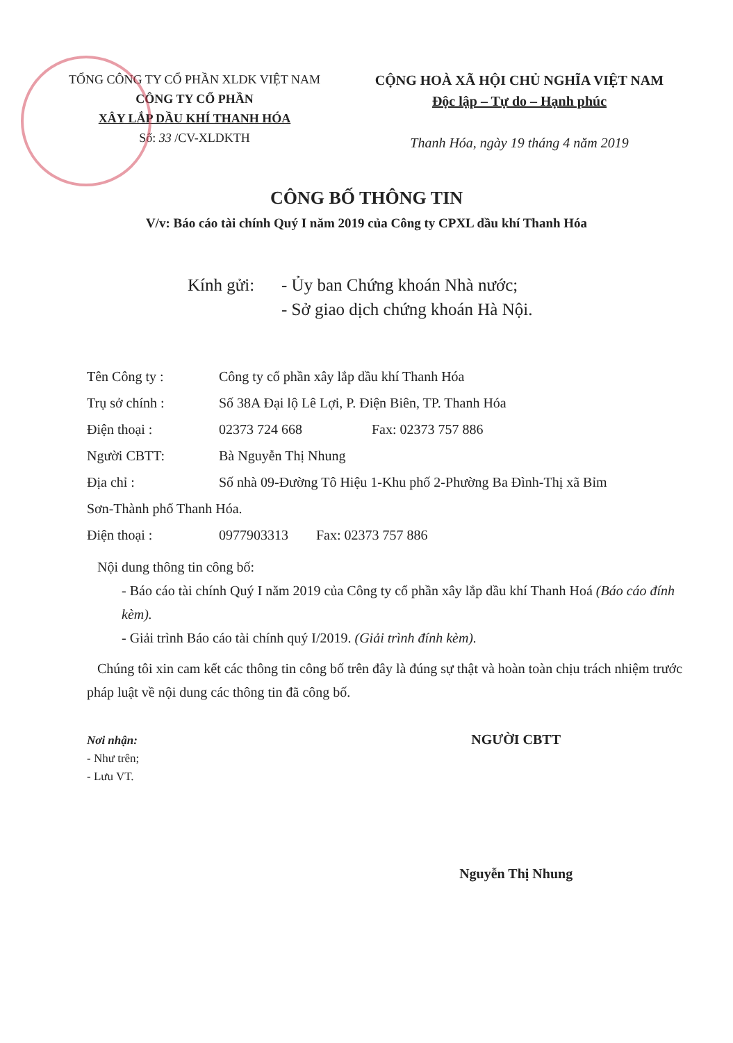TỔNG CÔNG TY CỔ PHẦN XLDK VIỆT NAM
CÔNG TY CỔ PHẦN
XÂY LẮP DẦU KHÍ THANH HÓA
Số: 33 /CV-XLDKTH
CỘNG HOÀ XÃ HỘI CHỦ NGHĨA VIỆT NAM
Độc lập – Tự do – Hạnh phúc
Thanh Hóa, ngày 19 tháng 4 năm 2019
CÔNG BỐ THÔNG TIN
V/v: Báo cáo tài chính Quý I năm 2019 của Công ty CPXL dầu khí Thanh Hóa
Kính gửi: - Ủy ban Chứng khoán Nhà nước;
- Sở giao dịch chứng khoán Hà Nội.
Tên Công ty : Công ty cổ phần xây lắp dầu khí Thanh Hóa
Trụ sở chính : Số 38A Đại lộ Lê Lợi, P. Điện Biên, TP. Thanh Hóa
Điện thoại : 02373 724 668 Fax: 02373 757 886
Người CBTT: Bà Nguyễn Thị Nhung
Địa chỉ : Số nhà 09-Đường Tô Hiệu 1-Khu phố 2-Phường Ba Đình-Thị xã Bỉm
Sơn-Thành phố Thanh Hóa.
Điện thoại : 0977903313 Fax: 02373 757 886
Nội dung thông tin công bố:
- Báo cáo tài chính Quý I năm 2019 của Công ty cổ phần xây lắp dầu khí Thanh Hoá (Báo cáo đính kèm).
- Giải trình Báo cáo tài chính quý I/2019. (Giải trình đính kèm).
Chúng tôi xin cam kết các thông tin công bố trên đây là đúng sự thật và hoàn toàn chịu trách nhiệm trước pháp luật về nội dung các thông tin đã công bố.
Nơi nhận:
- Như trên;
- Lưu VT.
NGƯỜI CBTT
Nguyễn Thị Nhung